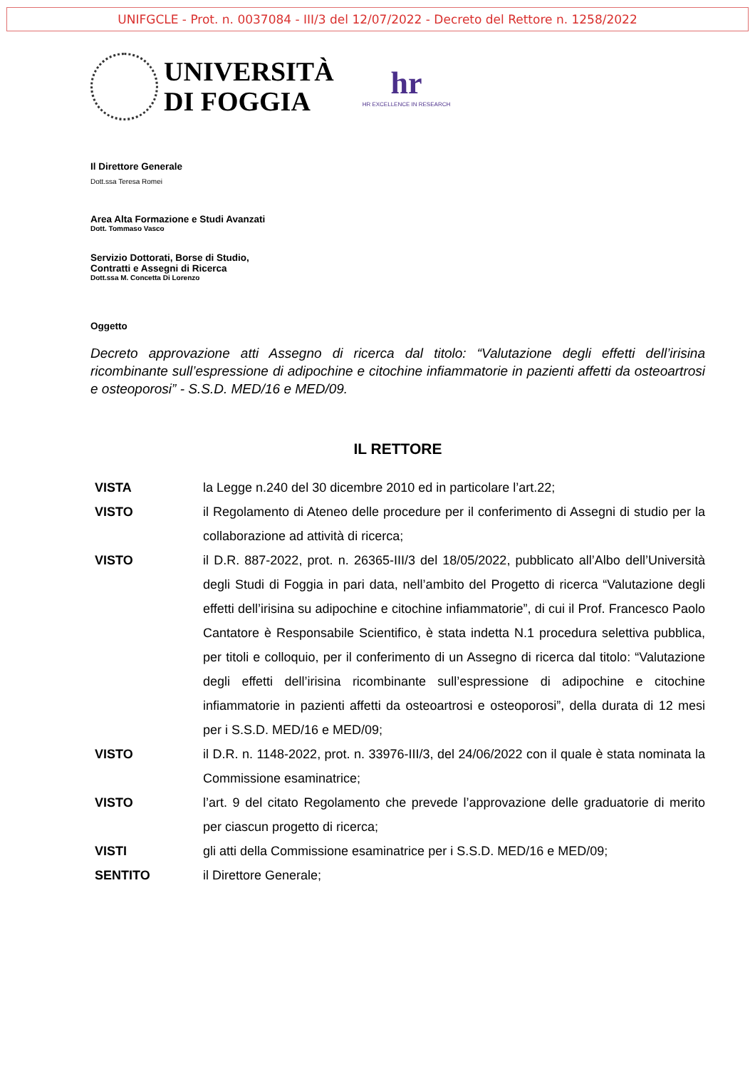UNIFGCLE - Prot. n. 0037084 - III/3 del 12/07/2022 - Decreto del Rettore n. 1258/2022
UNIVERSITÀ
DI FOGGIA
hr
HR EXCELLENCE IN RESEARCH
Il Direttore Generale
Dott.ssa Teresa Romei
Area Alta Formazione e Studi Avanzati
Dott. Tommaso Vasco
Servizio Dottorati, Borse di Studio,
Contratti e Assegni di Ricerca
Dott.ssa M. Concetta Di Lorenzo
Oggetto
Decreto approvazione atti Assegno di ricerca dal titolo: “Valutazione degli effetti dell’irisina ricombinante sull’espressione di adipochine e citochine infiammatorie in pazienti affetti da osteoartrosi e osteoporosi” - S.S.D. MED/16 e MED/09.
IL RETTORE
VISTA la Legge n.240 del 30 dicembre 2010 ed in particolare l’art.22;
VISTO il Regolamento di Ateneo delle procedure per il conferimento di Assegni di studio per la collaborazione ad attività di ricerca;
VISTO il D.R. 887-2022, prot. n. 26365-III/3 del 18/05/2022, pubblicato all’Albo dell’Università degli Studi di Foggia in pari data, nell’ambito del Progetto di ricerca “Valutazione degli effetti dell’irisina su adipochine e citochine infiammatorie”, di cui il Prof. Francesco Paolo Cantatore è Responsabile Scientifico, è stata indetta N.1 procedura selettiva pubblica, per titoli e colloquio, per il conferimento di un Assegno di ricerca dal titolo: “Valutazione degli effetti dell’irisina ricombinante sull’espressione di adipochine e citochine infiammatorie in pazienti affetti da osteoartrosi e osteoporosi”, della durata di 12 mesi per i S.S.D. MED/16 e MED/09;
VISTO il D.R. n. 1148-2022, prot. n. 33976-III/3, del 24/06/2022 con il quale è stata nominata la Commissione esaminatrice;
VISTO l’art. 9 del citato Regolamento che prevede l’approvazione delle graduatorie di merito per ciascun progetto di ricerca;
VISTI gli atti della Commissione esaminatrice per i S.S.D. MED/16 e MED/09;
SENTITO il Direttore Generale;